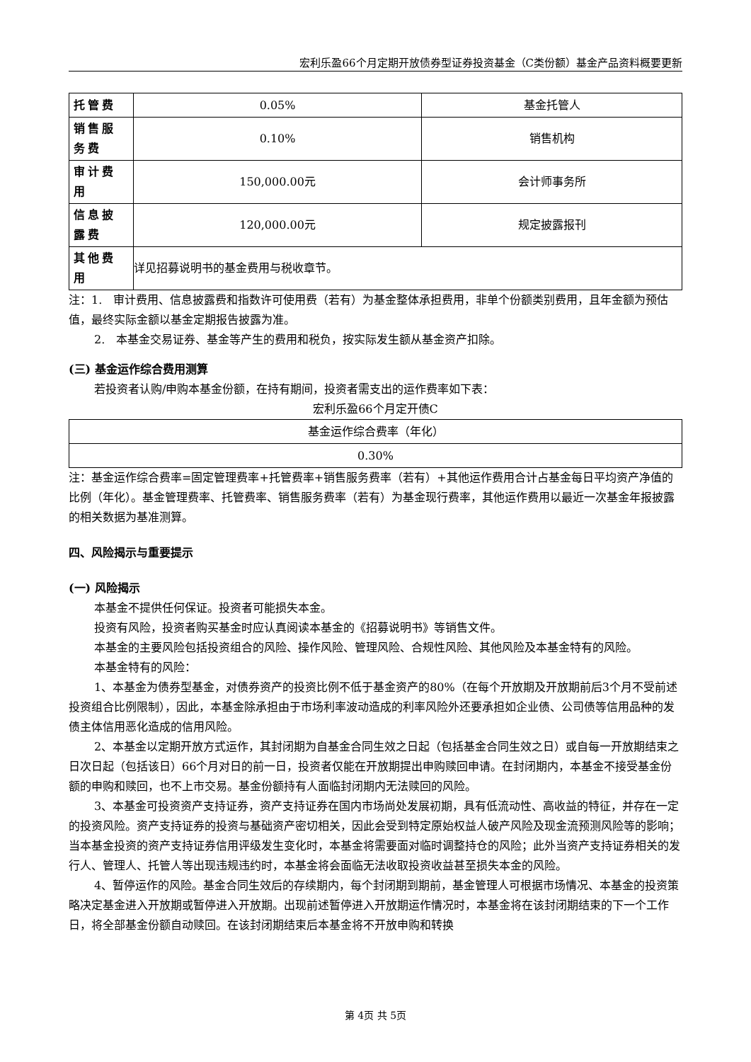宏利乐盈66个月定期开放债券型证券投资基金（C类份额）基金产品资料概要更新
| 托管费 | 0.05% | 基金托管人 |
| 销售服务费 | 0.10% | 销售机构 |
| 审计费用 | 150,000.00元 | 会计师事务所 |
| 信息披露费 | 120,000.00元 | 规定披露报刊 |
| 其他费用 | 详见招募说明书的基金费用与税收章节。 | |
注：1.　审计费用、信息披露费和指数许可使用费（若有）为基金整体承担费用，非单个份额类别费用，且年金额为预估值，最终实际金额以基金定期报告披露为准。
2.　本基金交易证券、基金等产生的费用和税负，按实际发生额从基金资产扣除。
(三) 基金运作综合费用测算
若投资者认购/申购本基金份额，在持有期间，投资者需支出的运作费率如下表：
宏利乐盈66个月定开债C
| 基金运作综合费率（年化） |
| 0.30% |
注：基金运作综合费率=固定管理费率+托管费率+销售服务费率（若有）+其他运作费用合计占基金每日平均资产净值的比例（年化）。基金管理费率、托管费率、销售服务费率（若有）为基金现行费率，其他运作费用以最近一次基金年报披露的相关数据为基准测算。
四、风险揭示与重要提示
(一) 风险揭示
本基金不提供任何保证。投资者可能损失本金。
投资有风险，投资者购买基金时应认真阅读本基金的《招募说明书》等销售文件。
本基金的主要风险包括投资组合的风险、操作风险、管理风险、合规性风险、其他风险及本基金特有的风险。
本基金特有的风险：
1、本基金为债券型基金，对债券资产的投资比例不低于基金资产的80%（在每个开放期及开放期前后3个月不受前述投资组合比例限制），因此，本基金除承担由于市场利率波动造成的利率风险外还要承担如企业债、公司债等信用品种的发债主体信用恶化造成的信用风险。
2、本基金以定期开放方式运作，其封闭期为自基金合同生效之日起（包括基金合同生效之日）或自每一开放期结束之日次日起（包括该日）66个月对日的前一日，投资者仅能在开放期提出申购赎回申请。在封闭期内，本基金不接受基金份额的申购和赎回，也不上市交易。基金份额持有人面临封闭期内无法赎回的风险。
3、本基金可投资资产支持证券，资产支持证券在国内市场尚处发展初期，具有低流动性、高收益的特征，并存在一定的投资风险。资产支持证券的投资与基础资产密切相关，因此会受到特定原始权益人破产风险及现金流预测风险等的影响；当本基金投资的资产支持证券信用评级发生变化时，本基金将需要面对临时调整持仓的风险；此外当资产支持证券相关的发行人、管理人、托管人等出现违规违约时，本基金将会面临无法收取投资收益甚至损失本金的风险。
4、暂停运作的风险。基金合同生效后的存续期内，每个封闭期到期前，基金管理人可根据市场情况、本基金的投资策略决定基金进入开放期或暂停进入开放期。出现前述暂停进入开放期运作情况时，本基金将在该封闭期结束的下一个工作日，将全部基金份额自动赎回。在该封闭期结束后本基金将不开放申购和转换
第 4页 共 5页